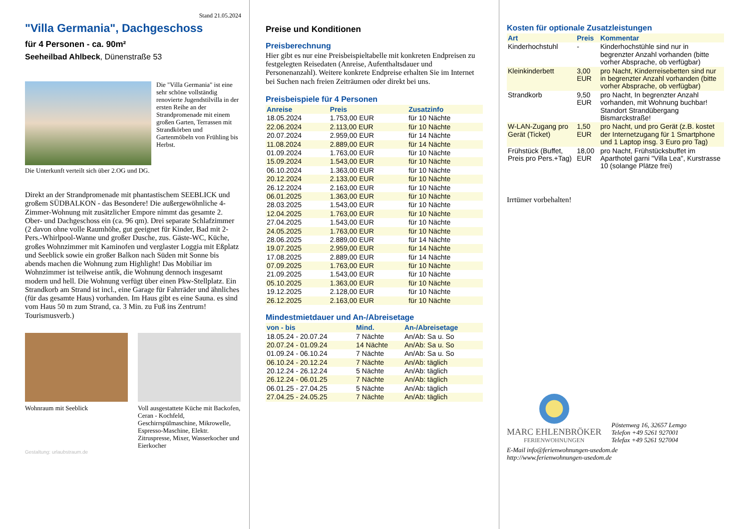Stand 21.05.2024
"Villa Germania", Dachgeschoss
für 4 Personen - ca. 90m²
Seeheilbad Ahlbeck, Dünenstraße 53
Die "Villa Germania" ist eine sehr schöne vollständig renovierte Jugendstilvilla in der ersten Reihe an der Strandpromenade mit einem großen Garten, Terrassen mit Strandkörben und Gartenmöbeln von Frühling bis Herbst.
Die Unterkunft verteilt sich über 2.OG und DG.
Direkt an der Strandpromenade mit phantastischem SEEBLICK und großem SÜDBALKON - das Besondere! Die außergewöhnliche 4-Zimmer-Wohnung mit zusätzlicher Empore nimmt das gesamte 2. Ober- und Dachgeschoss ein (ca. 96 qm). Drei separate Schlafzimmer (2 davon ohne volle Raumhöhe, gut geeignet für Kinder, Bad mit 2- Pers.-Whirlpool-Wanne und großer Dusche, zus. Gäste-WC, Küche, großes Wohnzimmer mit Kaminofen und verglaster Loggia mit Eßplatz und Seeblick sowie ein großer Balkon nach Süden mit Sonne bis abends machen die Wohnung zum Highlight! Das Mobiliar im Wohnzimmer ist teilweise antik, die Wohnung dennoch insgesamt modern und hell. Die Wohnung verfügt über einen Pkw-Stellplatz. Ein Strandkorb am Strand ist incl., eine Garage für Fahrräder und ähnliches (für das gesamte Haus) vorhanden. Im Haus gibt es eine Sauna. es sind vom Haus 50 m zum Strand, ca. 3 Min. zu Fuß ins Zentrum! Tourismusverb.)
Wohnraum mit Seeblick Voll ausgestattete Küche mit Backofen, Ceran - Kochfeld, Geschirrspülmaschine, Mikrowelle, Espresso-Maschine, Elektr. Zitruspresse, Mixer, Wasserkocher und Eierkocher
Gestaltung: urlaubstraum.de
Preise und Konditionen
Preisberechnung
Hier gibt es nur eine Preisbeispieltabelle mit konkreten Endpreisen zu festgelegten Reisedaten (Anreise, Aufenthaltsdauer und Personenanzahl). Weitere konkrete Endpreise erhalten Sie im Internet bei Suchen nach freien Zeiträumen oder direkt bei uns.
Preisbeispiele für 4 Personen
| Anreise | Preis | Zusatzinfo |
| --- | --- | --- |
| 18.05.2024 | 1.753,00 EUR | für 10 Nächte |
| 22.06.2024 | 2.113,00 EUR | für 10 Nächte |
| 20.07.2024 | 2.959,00 EUR | für 14 Nächte |
| 11.08.2024 | 2.889,00 EUR | für 14 Nächte |
| 01.09.2024 | 1.763,00 EUR | für 10 Nächte |
| 15.09.2024 | 1.543,00 EUR | für 10 Nächte |
| 06.10.2024 | 1.363,00 EUR | für 10 Nächte |
| 20.12.2024 | 2.133,00 EUR | für 10 Nächte |
| 26.12.2024 | 2.163,00 EUR | für 10 Nächte |
| 06.01.2025 | 1.363,00 EUR | für 10 Nächte |
| 28.03.2025 | 1.543,00 EUR | für 10 Nächte |
| 12.04.2025 | 1.763,00 EUR | für 10 Nächte |
| 27.04.2025 | 1.543,00 EUR | für 10 Nächte |
| 24.05.2025 | 1.763,00 EUR | für 10 Nächte |
| 28.06.2025 | 2.889,00 EUR | für 14 Nächte |
| 19.07.2025 | 2.959,00 EUR | für 14 Nächte |
| 17.08.2025 | 2.889,00 EUR | für 14 Nächte |
| 07.09.2025 | 1.763,00 EUR | für 10 Nächte |
| 21.09.2025 | 1.543,00 EUR | für 10 Nächte |
| 05.10.2025 | 1.363,00 EUR | für 10 Nächte |
| 19.12.2025 | 2.128,00 EUR | für 10 Nächte |
| 26.12.2025 | 2.163,00 EUR | für 10 Nächte |
Mindestmietdauer und An-/Abreisetage
| von - bis | Mind. | An-/Abreisetage |
| --- | --- | --- |
| 18.05.24 - 20.07.24 | 7 Nächte | An/Ab: Sa u. So |
| 20.07.24 - 01.09.24 | 14 Nächte | An/Ab: Sa u. So |
| 01.09.24 - 06.10.24 | 7 Nächte | An/Ab: Sa u. So |
| 06.10.24 - 20.12.24 | 7 Nächte | An/Ab: täglich |
| 20.12.24 - 26.12.24 | 5 Nächte | An/Ab: täglich |
| 26.12.24 - 06.01.25 | 7 Nächte | An/Ab: täglich |
| 06.01.25 - 27.04.25 | 5 Nächte | An/Ab: täglich |
| 27.04.25 - 24.05.25 | 7 Nächte | An/Ab: täglich |
Kosten für optionale Zusatzleistungen
| Art | Preis | Kommentar |
| --- | --- | --- |
| Kinderhochstuhl | - | Kinderhochstühle sind nur in begrenzter Anzahl vorhanden (bitte vorher Absprache, ob verfügbar) |
| Kleinkinderbett | 3,00 EUR | pro Nacht, Kinderreisebetten sind nur in begrenzter Anzahl vorhanden (bitte vorher Absprache, ob verfügbar) |
| Strandkorb | 9,50 EUR | pro Nacht, In begrenzter Anzahl vorhanden, mit Wohnung buchbar! Standort Strandübergang Bismarckstraße! |
| W-LAN-Zugang pro Gerät (Ticket) | 1,50 EUR | pro Nacht, und pro Gerät (z.B. kostet der Internetzugang für 1 Smartphone und 1 Laptop insg. 3 Euro pro Tag) |
| Frühstück (Buffet, Preis pro Pers.+Tag) | 18,00 EUR | pro Nacht, Frühstücksbuffet im Aparthotel garni "Villa Lea", Kurstrasse 10 (solange Plätze frei) |
Irrtümer vorbehalten!
MARC EHLENBRÖKER
FERIENWOHNUNGEN
Pöstenweg 16, 32657 Lemgo
Telefon +49 5261 927001
Telefax +49 5261 927004
E-Mail info@ferienwohnungen-usedom.de
http://www.ferienwohnungen-usedom.de